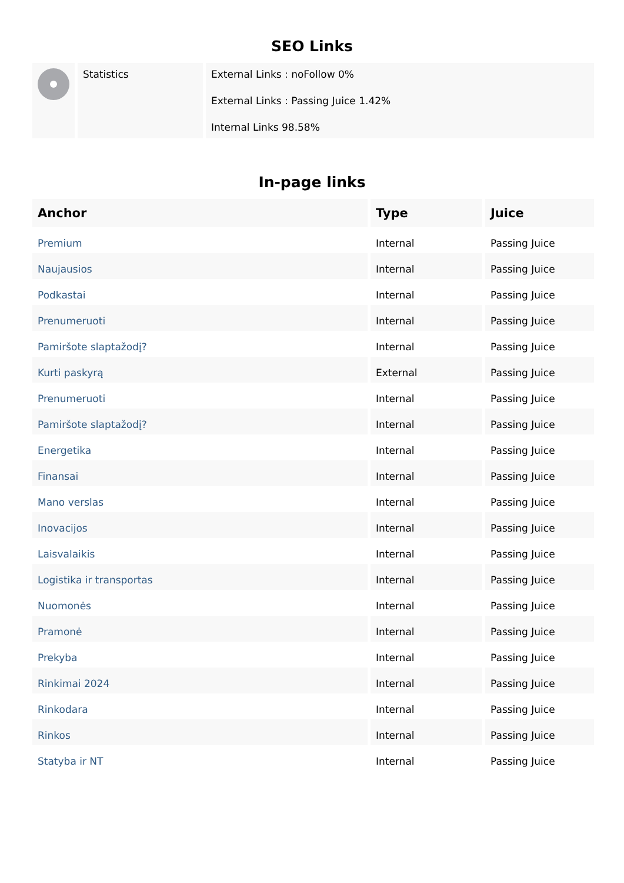SEO Links
| | Statistics | External Links : noFollow 0% External Links : Passing Juice 1.42% Internal Links 98.58% |
In-page links
| Anchor | Type | Juice |
| --- | --- | --- |
| Premium | Internal | Passing Juice |
| Naujausios | Internal | Passing Juice |
| Podkastai | Internal | Passing Juice |
| Prenumeruoti | Internal | Passing Juice |
| Pamiršote slaptažodį? | Internal | Passing Juice |
| Kurti paskyrą | External | Passing Juice |
| Prenumeruoti | Internal | Passing Juice |
| Pamiršote slaptažodį? | Internal | Passing Juice |
| Energetika | Internal | Passing Juice |
| Finansai | Internal | Passing Juice |
| Mano verslas | Internal | Passing Juice |
| Inovacijos | Internal | Passing Juice |
| Laisvalaikis | Internal | Passing Juice |
| Logistika ir transportas | Internal | Passing Juice |
| Nuomonės | Internal | Passing Juice |
| Pramonė | Internal | Passing Juice |
| Prekyba | Internal | Passing Juice |
| Rinkimai 2024 | Internal | Passing Juice |
| Rinkodara | Internal | Passing Juice |
| Rinkos | Internal | Passing Juice |
| Statyba ir NT | Internal | Passing Juice |